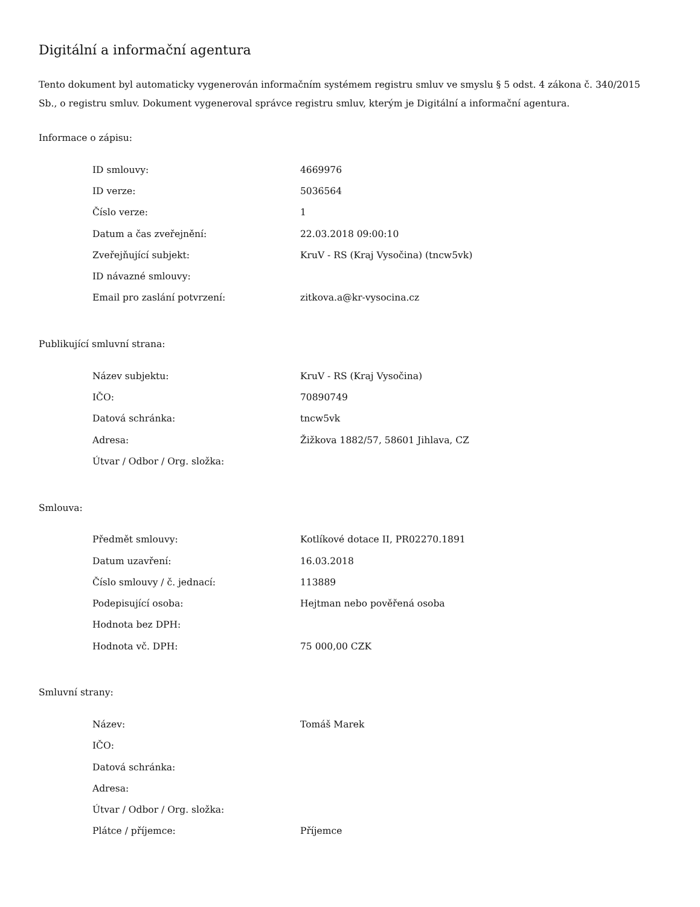Digitální a informační agentura
Tento dokument byl automaticky vygenerován informačním systémem registru smluv ve smyslu § 5 odst. 4 zákona č. 340/2015 Sb., o registru smluv. Dokument vygeneroval správce registru smluv, kterým je Digitální a informační agentura.
Informace o zápisu:
| ID smlouvy: | 4669976 |
| ID verze: | 5036564 |
| Číslo verze: | 1 |
| Datum a čas zveřejnění: | 22.03.2018 09:00:10 |
| Zveřejňující subjekt: | KruV - RS (Kraj Vysočina) (tncw5vk) |
| ID návazné smlouvy: | |
| Email pro zaslání potvrzení: | zitkova.a@kr-vysocina.cz |
Publikující smluvní strana:
| Název subjektu: | KruV - RS (Kraj Vysočina) |
| IČO: | 70890749 |
| Datová schránka: | tncw5vk |
| Adresa: | Žižkova 1882/57, 58601 Jihlava, CZ |
| Útvar / Odbor / Org. složka: | |
Smlouva:
| Předmět smlouvy: | Kotlíkové dotace II, PR02270.1891 |
| Datum uzavření: | 16.03.2018 |
| Číslo smlouvy / č. jednací: | 113889 |
| Podepisující osoba: | Hejtman nebo pověřená osoba |
| Hodnota bez DPH: | |
| Hodnota vč. DPH: | 75 000,00 CZK |
Smluvní strany:
| Název: | Tomáš Marek |
| IČO: | |
| Datová schránka: | |
| Adresa: | |
| Útvar / Odbor / Org. složka: | |
| Plátce / příjemce: | Příjemce |